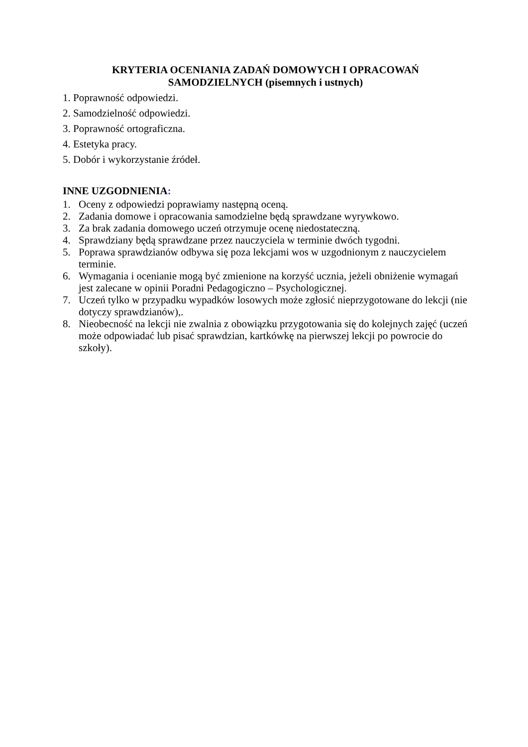KRYTERIA OCENIANIA ZADAŃ DOMOWYCH I OPRACOWAŃ
SAMODZIELNYCH (pisemnych i ustnych)
1. Poprawność odpowiedzi.
2. Samodzielność odpowiedzi.
3. Poprawność ortograficzna.
4. Estetyka pracy.
5. Dobór i wykorzystanie źródeł.
INNE UZGODNIENIA:
1. Oceny z odpowiedzi poprawiamy następną oceną.
2. Zadania domowe i opracowania samodzielne będą sprawdzane wyrywkowo.
3. Za brak zadania domowego uczeń otrzymuje ocenę niedostateczną.
4. Sprawdziany będą sprawdzane przez nauczyciela w terminie dwóch tygodni.
5. Poprawa sprawdzianów odbywa się poza lekcjami wos w uzgodnionym z nauczycielem terminie.
6. Wymagania i ocenianie mogą być zmienione na korzyść ucznia, jeżeli obniżenie wymagań jest zalecane w opinii Poradni Pedagogiczno – Psychologicznej.
7. Uczeń tylko w przypadku wypadków losowych może zgłosić nieprzygotowane do lekcji (nie dotyczy sprawdzianów),.
8. Nieobecność na lekcji nie zwalnia z obowiązku przygotowania się do kolejnych zajęć (uczeń może odpowiadać lub pisać sprawdzian, kartkówkę na pierwszej lekcji po powrocie do szkoły).